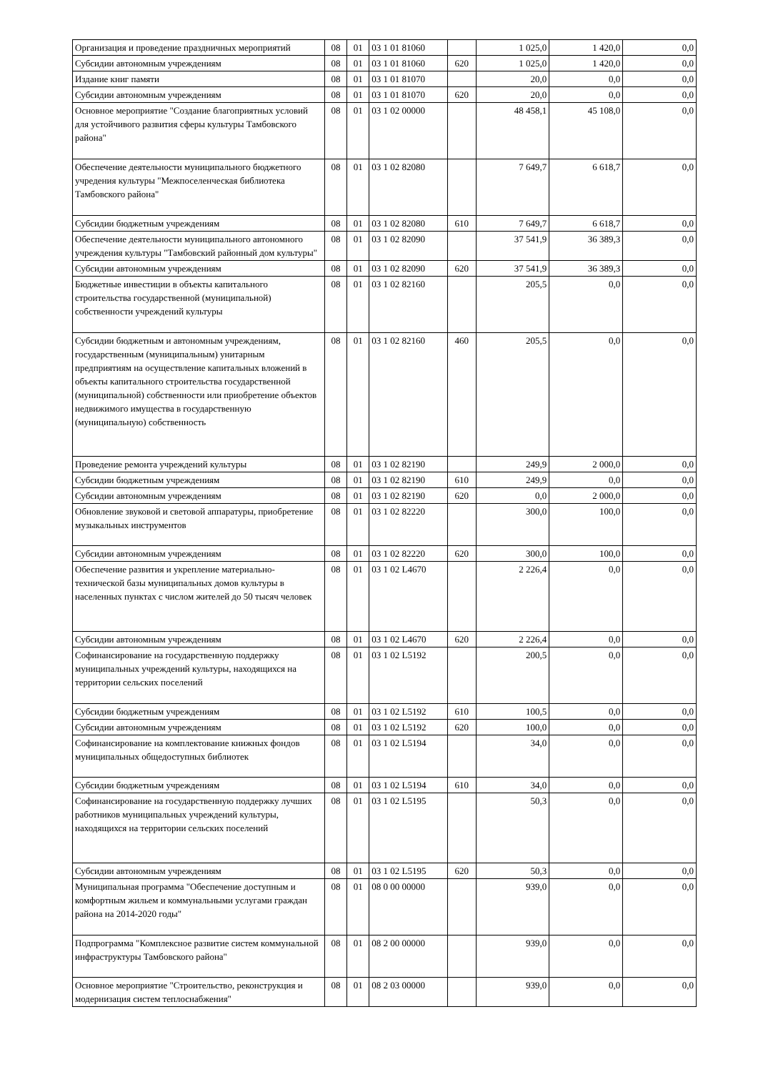| Организация и проведение праздничных мероприятий | 08 | 01 | 03 1 01 81060 | | 1 025,0 | 1 420,0 | 0,0 |
| Субсидии автономным учреждениям | 08 | 01 | 03 1 01 81060 | 620 | 1 025,0 | 1 420,0 | 0,0 |
| Издание книг памяти | 08 | 01 | 03 1 01 81070 | | 20,0 | 0,0 | 0,0 |
| Субсидии автономным учреждениям | 08 | 01 | 03 1 01 81070 | 620 | 20,0 | 0,0 | 0,0 |
| Основное мероприятие "Создание благоприятных условий для устойчивого развития сферы культуры Тамбовского района" | 08 | 01 | 03 1 02 00000 | | 48 458,1 | 45 108,0 | 0,0 |
| Обеспечение деятельности муниципального бюджетного учредения культуры "Межпоселенческая библиотека Тамбовского района" | 08 | 01 | 03 1 02 82080 | | 7 649,7 | 6 618,7 | 0,0 |
| Субсидии бюджетным учреждениям | 08 | 01 | 03 1 02 82080 | 610 | 7 649,7 | 6 618,7 | 0,0 |
| Обеспечение деятельности муниципального автономного учреждения культуры "Тамбовский районный дом культуры" | 08 | 01 | 03 1 02 82090 | | 37 541,9 | 36 389,3 | 0,0 |
| Субсидии автономным учреждениям | 08 | 01 | 03 1 02 82090 | 620 | 37 541,9 | 36 389,3 | 0,0 |
| Бюджетные инвестиции в объекты капитального строительства государственной (муниципальной) собственности учреждений культуры | 08 | 01 | 03 1 02 82160 | | 205,5 | 0,0 | 0,0 |
| Субсидии бюджетным и автономным учреждениям, государственным (муниципальным) унитарным предприятиям на осуществление капитальных вложений в объекты капитального строительства государственной (муниципальной) собственности или приобретение объектов недвижимого имущества в государственную (муниципальную) собственность | 08 | 01 | 03 1 02 82160 | 460 | 205,5 | 0,0 | 0,0 |
| Проведение ремонта учреждений культуры | 08 | 01 | 03 1 02 82190 | | 249,9 | 2 000,0 | 0,0 |
| Субсидии бюджетным учреждениям | 08 | 01 | 03 1 02 82190 | 610 | 249,9 | 0,0 | 0,0 |
| Субсидии автономным учреждениям | 08 | 01 | 03 1 02 82190 | 620 | 0,0 | 2 000,0 | 0,0 |
| Обновление звуковой и световой аппаратуры, приобретение музыкальных инструментов | 08 | 01 | 03 1 02 82220 | | 300,0 | 100,0 | 0,0 |
| Субсидии автономным учреждениям | 08 | 01 | 03 1 02 82220 | 620 | 300,0 | 100,0 | 0,0 |
| Обеспечение развития и укрепление материально-технической базы муниципальных домов культуры в населенных пунктах с числом жителей до 50 тысяч человек | 08 | 01 | 03 1 02 L4670 | | 2 226,4 | 0,0 | 0,0 |
| Субсидии автономным учреждениям | 08 | 01 | 03 1 02 L4670 | 620 | 2 226,4 | 0,0 | 0,0 |
| Софинансирование на государственную поддержку муниципальных учреждений культуры, находящихся на территории сельских поселений | 08 | 01 | 03 1 02 L5192 | | 200,5 | 0,0 | 0,0 |
| Субсидии бюджетным учреждениям | 08 | 01 | 03 1 02 L5192 | 610 | 100,5 | 0,0 | 0,0 |
| Субсидии автономным учреждениям | 08 | 01 | 03 1 02 L5192 | 620 | 100,0 | 0,0 | 0,0 |
| Софинансирование на комплектование книжных фондов муниципальных общедоступных библиотек | 08 | 01 | 03 1 02 L5194 | | 34,0 | 0,0 | 0,0 |
| Субсидии бюджетным учреждениям | 08 | 01 | 03 1 02 L5194 | 610 | 34,0 | 0,0 | 0,0 |
| Софинансирование на государственную поддержку лучших работников муниципальных учреждений культуры, находящихся на территории сельских поселений | 08 | 01 | 03 1 02 L5195 | | 50,3 | 0,0 | 0,0 |
| Субсидии автономным учреждениям | 08 | 01 | 03 1 02 L5195 | 620 | 50,3 | 0,0 | 0,0 |
| Муниципальная программа "Обеспечение доступным и комфортным жильем и коммунальными услугами граждан района на 2014-2020 годы" | 08 | 01 | 08 0 00 00000 | | 939,0 | 0,0 | 0,0 |
| Подпрограмма "Комплексное развитие систем коммунальной инфраструктуры Тамбовского района" | 08 | 01 | 08 2 00 00000 | | 939,0 | 0,0 | 0,0 |
| Основное мероприятие "Строительство, реконструкция и модернизация систем теплоснабжения" | 08 | 01 | 08 2 03 00000 | | 939,0 | 0,0 | 0,0 |